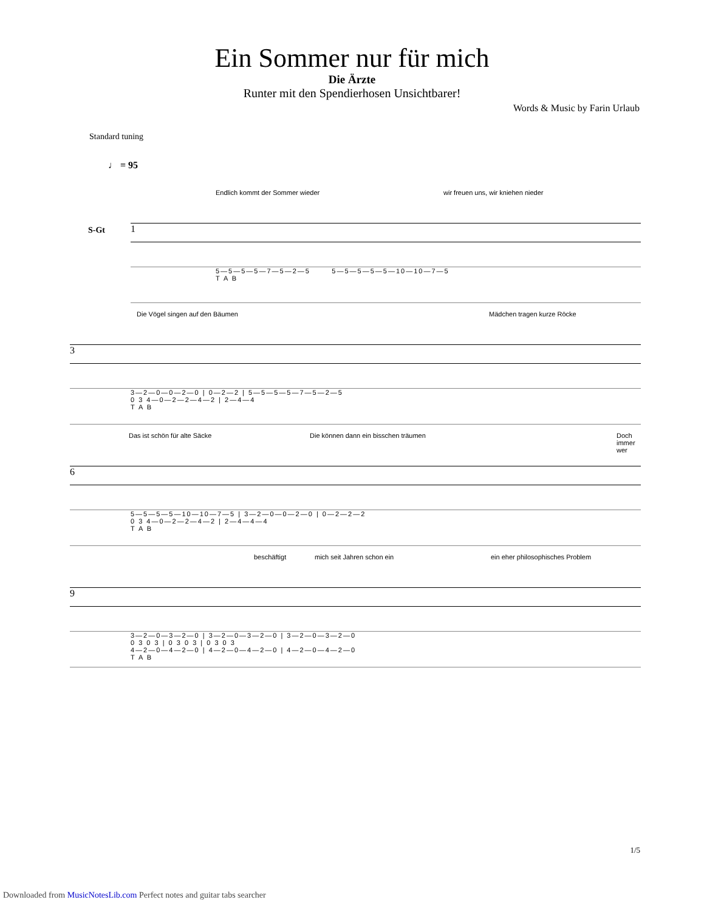Ein Sommer nur für mich
Die Ärzte
Runter mit den Spendierhosen Unsichtbarer!
Words & Music by Farin Urlaub
Standard tuning
♩ = 95
Endlich kommt der Sommer wieder wir freuen uns, wir kniehen nieder
S-Gt
1
5—5—5—5—7—5—2—5 5—5—5—5—5—10—10—7—5
T A B
Die Vögel singen auf den Bäumen Mädchen tragen kurze Röcke
3
3—2—0—0—2—0 | 0—2—2 | 5—5—5—5—7—5—2—5
0 3 4—0—2—2—4—2 | 2—4—4
T A B
Das ist schön für alte Säcke Die können dann ein bisschen träumen Doch immer wer
6
5—5—5—5—10—10—7—5 | 3—2—0—0—2—0 | 0—2—2—2
0 3 4—0—2—2—4—2 | 2—4—4—4
T A B
beschäftigt mich seit Jahren schon ein ein eher philosophisches Problem
9
3—2—0—3—2—0 | 3—2—0—3—2—0 | 3—2—0—3—2—0
0 3 0 3 | 0 3 0 3 | 0 3 0 3
4—2—0—4—2—0 | 4—2—0—4—2—0 | 4—2—0—4—2—0
T A B
1/5
Downloaded from MusicNotesLib.com Perfect notes and guitar tabs searcher